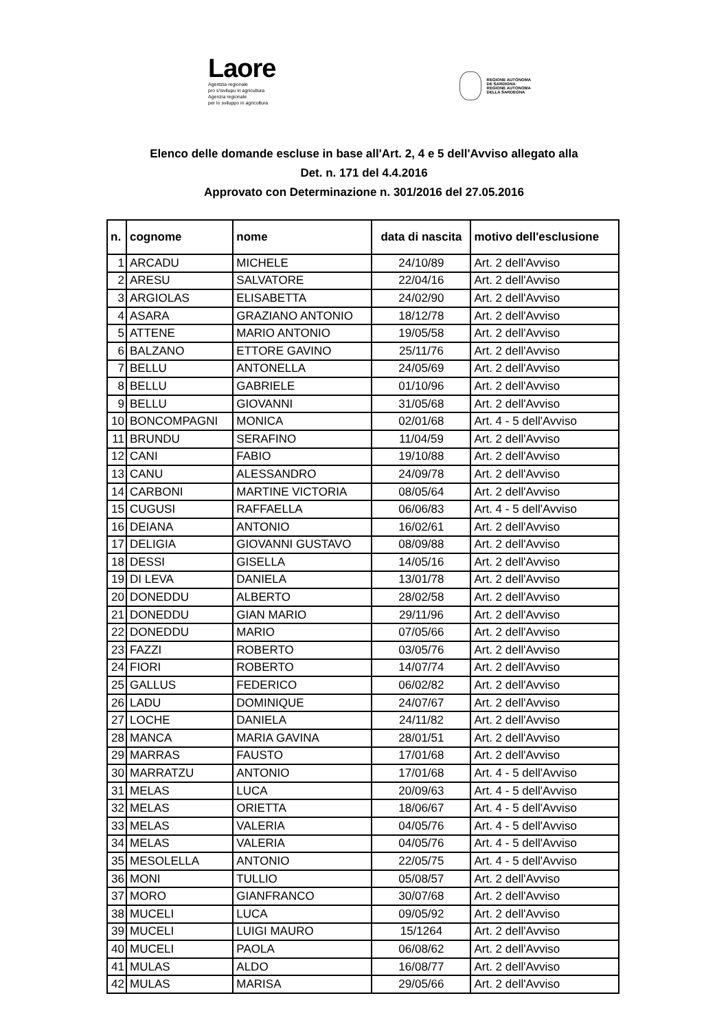Laore
Agentzia regionale
pro s'isvilupu in agricultura
Agenzia regionale
per lo sviluppo in agricoltura
REGIONE AUTÒNOMA
DE SARDIGNA
REGIONE AUTONOMA
DELLA SARDEGNA
Elenco delle domande escluse in base all'Art. 2, 4 e 5 dell'Avviso allegato alla
Det. n. 171 del 4.4.2016
Approvato con Determinazione n. 301/2016 del 27.05.2016
| n. | cognome | nome | data di nascita | motivo dell'esclusione |
| --- | --- | --- | --- | --- |
| 1 | ARCADU | MICHELE | 24/10/89 | Art. 2 dell'Avviso |
| 2 | ARESU | SALVATORE | 22/04/16 | Art. 2 dell'Avviso |
| 3 | ARGIOLAS | ELISABETTA | 24/02/90 | Art. 2 dell'Avviso |
| 4 | ASARA | GRAZIANO ANTONIO | 18/12/78 | Art. 2 dell'Avviso |
| 5 | ATTENE | MARIO ANTONIO | 19/05/58 | Art. 2 dell'Avviso |
| 6 | BALZANO | ETTORE GAVINO | 25/11/76 | Art. 2 dell'Avviso |
| 7 | BELLU | ANTONELLA | 24/05/69 | Art. 2 dell'Avviso |
| 8 | BELLU | GABRIELE | 01/10/96 | Art. 2 dell'Avviso |
| 9 | BELLU | GIOVANNI | 31/05/68 | Art. 2 dell'Avviso |
| 10 | BONCOMPAGNI | MONICA | 02/01/68 | Art. 4 - 5 dell'Avviso |
| 11 | BRUNDU | SERAFINO | 11/04/59 | Art. 2 dell'Avviso |
| 12 | CANI | FABIO | 19/10/88 | Art. 2 dell'Avviso |
| 13 | CANU | ALESSANDRO | 24/09/78 | Art. 2 dell'Avviso |
| 14 | CARBONI | MARTINE VICTORIA | 08/05/64 | Art. 2 dell'Avviso |
| 15 | CUGUSI | RAFFAELLA | 06/06/83 | Art. 4 - 5 dell'Avviso |
| 16 | DEIANA | ANTONIO | 16/02/61 | Art. 2 dell'Avviso |
| 17 | DELIGIA | GIOVANNI GUSTAVO | 08/09/88 | Art. 2 dell'Avviso |
| 18 | DESSI | GISELLA | 14/05/16 | Art. 2 dell'Avviso |
| 19 | DI LEVA | DANIELA | 13/01/78 | Art. 2 dell'Avviso |
| 20 | DONEDDU | ALBERTO | 28/02/58 | Art. 2 dell'Avviso |
| 21 | DONEDDU | GIAN MARIO | 29/11/96 | Art. 2 dell'Avviso |
| 22 | DONEDDU | MARIO | 07/05/66 | Art. 2 dell'Avviso |
| 23 | FAZZI | ROBERTO | 03/05/76 | Art. 2 dell'Avviso |
| 24 | FIORI | ROBERTO | 14/07/74 | Art. 2 dell'Avviso |
| 25 | GALLUS | FEDERICO | 06/02/82 | Art. 2 dell'Avviso |
| 26 | LADU | DOMINIQUE | 24/07/67 | Art. 2 dell'Avviso |
| 27 | LOCHE | DANIELA | 24/11/82 | Art. 2 dell'Avviso |
| 28 | MANCA | MARIA GAVINA | 28/01/51 | Art. 2 dell'Avviso |
| 29 | MARRAS | FAUSTO | 17/01/68 | Art. 2 dell'Avviso |
| 30 | MARRATZU | ANTONIO | 17/01/68 | Art. 4 - 5 dell'Avviso |
| 31 | MELAS | LUCA | 20/09/63 | Art. 4 - 5 dell'Avviso |
| 32 | MELAS | ORIETTA | 18/06/67 | Art. 4 - 5 dell'Avviso |
| 33 | MELAS | VALERIA | 04/05/76 | Art. 4 - 5 dell'Avviso |
| 34 | MELAS | VALERIA | 04/05/76 | Art. 4 - 5 dell'Avviso |
| 35 | MESOLELLA | ANTONIO | 22/05/75 | Art. 4 - 5 dell'Avviso |
| 36 | MONI | TULLIO | 05/08/57 | Art. 2 dell'Avviso |
| 37 | MORO | GIANFRANCO | 30/07/68 | Art. 2 dell'Avviso |
| 38 | MUCELI | LUCA | 09/05/92 | Art. 2 dell'Avviso |
| 39 | MUCELI | LUIGI MAURO | 15/1264 | Art. 2 dell'Avviso |
| 40 | MUCELI | PAOLA | 06/08/62 | Art. 2 dell'Avviso |
| 41 | MULAS | ALDO | 16/08/77 | Art. 2 dell'Avviso |
| 42 | MULAS | MARISA | 29/05/66 | Art. 2 dell'Avviso |